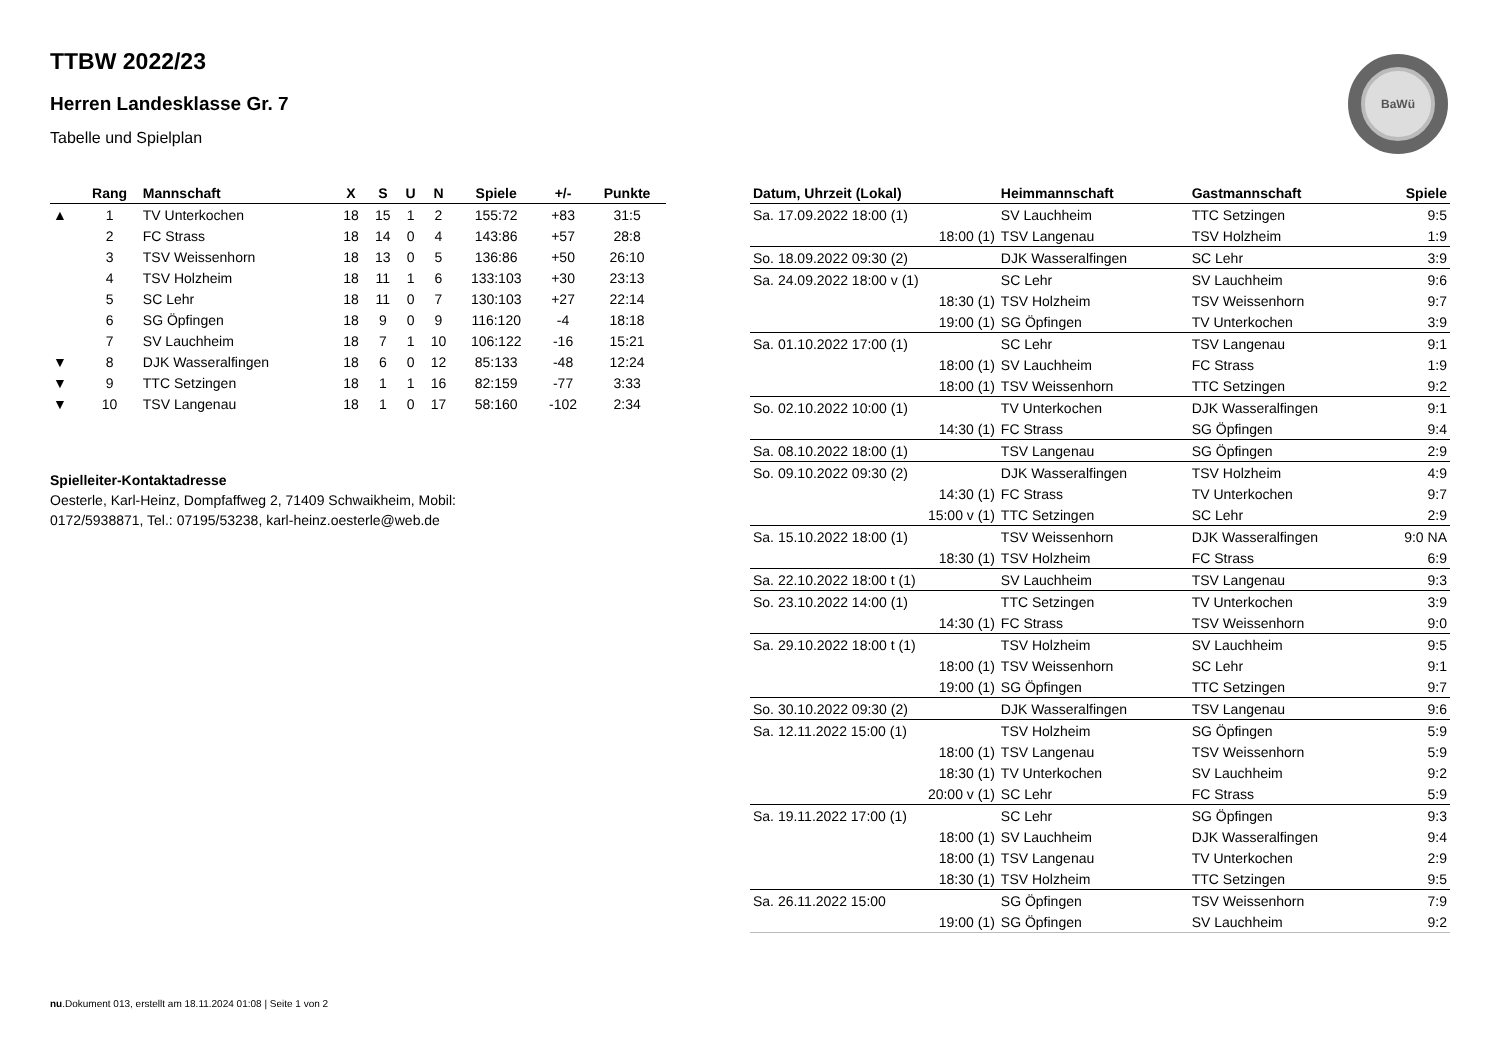BaWü
TTBW 2022/23
Herren Landesklasse Gr. 7
Tabelle und Spielplan
| | Rang | Mannschaft | X | S | U | N | Spiele | +/- | Punkte |
| --- | --- | --- | --- | --- | --- | --- | --- | --- | --- |
| ▲ | 1 | TV Unterkochen | 18 | 15 | 1 | 2 | 155:72 | +83 | 31:5 |
| | 2 | FC Strass | 18 | 14 | 0 | 4 | 143:86 | +57 | 28:8 |
| | 3 | TSV Weissenhorn | 18 | 13 | 0 | 5 | 136:86 | +50 | 26:10 |
| | 4 | TSV Holzheim | 18 | 11 | 1 | 6 | 133:103 | +30 | 23:13 |
| | 5 | SC Lehr | 18 | 11 | 0 | 7 | 130:103 | +27 | 22:14 |
| | 6 | SG Öpfingen | 18 | 9 | 0 | 9 | 116:120 | -4 | 18:18 |
| | 7 | SV Lauchheim | 18 | 7 | 1 | 10 | 106:122 | -16 | 15:21 |
| ▼ | 8 | DJK Wasseralfingen | 18 | 6 | 0 | 12 | 85:133 | -48 | 12:24 |
| ▼ | 9 | TTC Setzingen | 18 | 1 | 1 | 16 | 82:159 | -77 | 3:33 |
| ▼ | 10 | TSV Langenau | 18 | 1 | 0 | 17 | 58:160 | -102 | 2:34 |
Spielleiter-Kontaktadresse
Oesterle, Karl-Heinz, Dompfaffweg 2, 71409 Schwaikheim, Mobil:
0172/5938871, Tel.: 07195/53238, karl-heinz.oesterle@web.de
| Datum, Uhrzeit (Lokal) | Heimmannschaft | Gastmannschaft | Spiele |
| --- | --- | --- | --- |
| Sa. 17.09.2022 18:00 (1) | SV Lauchheim | TTC Setzingen | 9:5 |
| 18:00 (1) | TSV Langenau | TSV Holzheim | 1:9 |
| So. 18.09.2022 09:30 (2) | DJK Wasseralfingen | SC Lehr | 3:9 |
| Sa. 24.09.2022 18:00 v (1) | SC Lehr | SV Lauchheim | 9:6 |
| 18:30 (1) | TSV Holzheim | TSV Weissenhorn | 9:7 |
| 19:00 (1) | SG Öpfingen | TV Unterkochen | 3:9 |
| Sa. 01.10.2022 17:00 (1) | SC Lehr | TSV Langenau | 9:1 |
| 18:00 (1) | SV Lauchheim | FC Strass | 1:9 |
| 18:00 (1) | TSV Weissenhorn | TTC Setzingen | 9:2 |
| So. 02.10.2022 10:00 (1) | TV Unterkochen | DJK Wasseralfingen | 9:1 |
| 14:30 (1) | FC Strass | SG Öpfingen | 9:4 |
| Sa. 08.10.2022 18:00 (1) | TSV Langenau | SG Öpfingen | 2:9 |
| So. 09.10.2022 09:30 (2) | DJK Wasseralfingen | TSV Holzheim | 4:9 |
| 14:30 (1) | FC Strass | TV Unterkochen | 9:7 |
| 15:00 v (1) | TTC Setzingen | SC Lehr | 2:9 |
| Sa. 15.10.2022 18:00 (1) | TSV Weissenhorn | DJK Wasseralfingen | 9:0 NA |
| 18:30 (1) | TSV Holzheim | FC Strass | 6:9 |
| Sa. 22.10.2022 18:00 t (1) | SV Lauchheim | TSV Langenau | 9:3 |
| So. 23.10.2022 14:00 (1) | TTC Setzingen | TV Unterkochen | 3:9 |
| 14:30 (1) | FC Strass | TSV Weissenhorn | 9:0 |
| Sa. 29.10.2022 18:00 t (1) | TSV Holzheim | SV Lauchheim | 9:5 |
| 18:00 (1) | TSV Weissenhorn | SC Lehr | 9:1 |
| 19:00 (1) | SG Öpfingen | TTC Setzingen | 9:7 |
| So. 30.10.2022 09:30 (2) | DJK Wasseralfingen | TSV Langenau | 9:6 |
| Sa. 12.11.2022 15:00 (1) | TSV Holzheim | SG Öpfingen | 5:9 |
| 18:00 (1) | TSV Langenau | TSV Weissenhorn | 5:9 |
| 18:30 (1) | TV Unterkochen | SV Lauchheim | 9:2 |
| 20:00 v (1) | SC Lehr | FC Strass | 5:9 |
| Sa. 19.11.2022 17:00 (1) | SC Lehr | SG Öpfingen | 9:3 |
| 18:00 (1) | SV Lauchheim | DJK Wasseralfingen | 9:4 |
| 18:00 (1) | TSV Langenau | TV Unterkochen | 2:9 |
| 18:30 (1) | TSV Holzheim | TTC Setzingen | 9:5 |
| Sa. 26.11.2022 15:00 | SG Öpfingen | TSV Weissenhorn | 7:9 |
| 19:00 (1) | SG Öpfingen | SV Lauchheim | 9:2 |
nu.Dokument 013, erstellt am 18.11.2024 01:08 | Seite 1 von 2